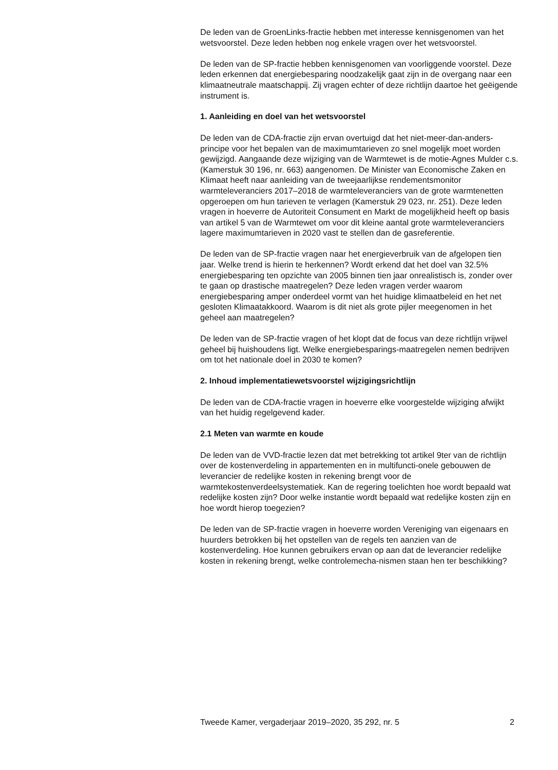De leden van de GroenLinks-fractie hebben met interesse kennisgenomen van het wetsvoorstel. Deze leden hebben nog enkele vragen over het wetsvoorstel.
De leden van de SP-fractie hebben kennisgenomen van voorliggende voorstel. Deze leden erkennen dat energiebesparing noodzakelijk gaat zijn in de overgang naar een klimaatneutrale maatschappij. Zij vragen echter of deze richtlijn daartoe het geëigende instrument is.
1. Aanleiding en doel van het wetsvoorstel
De leden van de CDA-fractie zijn ervan overtuigd dat het niet-meer-dan-anders-principe voor het bepalen van de maximumtarieven zo snel mogelijk moet worden gewijzigd. Aangaande deze wijziging van de Warmtewet is de motie-Agnes Mulder c.s. (Kamerstuk 30 196, nr. 663) aangenomen. De Minister van Economische Zaken en Klimaat heeft naar aanleiding van de tweejaarlijkse rendementsmonitor warmteleveranciers 2017–2018 de warmteleveranciers van de grote warmtenetten opgeroepen om hun tarieven te verlagen (Kamerstuk 29 023, nr. 251). Deze leden vragen in hoeverre de Autoriteit Consument en Markt de mogelijkheid heeft op basis van artikel 5 van de Warmtewet om voor dit kleine aantal grote warmteleveranciers lagere maximumtarieven in 2020 vast te stellen dan de gasreferentie.
De leden van de SP-fractie vragen naar het energieverbruik van de afgelopen tien jaar. Welke trend is hierin te herkennen? Wordt erkend dat het doel van 32.5% energiebesparing ten opzichte van 2005 binnen tien jaar onrealistisch is, zonder over te gaan op drastische maatregelen? Deze leden vragen verder waarom energiebesparing amper onderdeel vormt van het huidige klimaatbeleid en het net gesloten Klimaatakkoord. Waarom is dit niet als grote pijler meegenomen in het geheel aan maatregelen?
De leden van de SP-fractie vragen of het klopt dat de focus van deze richtlijn vrijwel geheel bij huishoudens ligt. Welke energiebesparings-maatregelen nemen bedrijven om tot het nationale doel in 2030 te komen?
2. Inhoud implementatiewetsvoorstel wijzigingsrichtlijn
De leden van de CDA-fractie vragen in hoeverre elke voorgestelde wijziging afwijkt van het huidig regelgevend kader.
2.1 Meten van warmte en koude
De leden van de VVD-fractie lezen dat met betrekking tot artikel 9ter van de richtlijn over de kostenverdeling in appartementen en in multifuncti-onele gebouwen de leverancier de redelijke kosten in rekening brengt voor de warmtekostenverdeelsystematiek. Kan de regering toelichten hoe wordt bepaald wat redelijke kosten zijn? Door welke instantie wordt bepaald wat redelijke kosten zijn en hoe wordt hierop toegezien?
De leden van de SP-fractie vragen in hoeverre worden Vereniging van eigenaars en huurders betrokken bij het opstellen van de regels ten aanzien van de kostenverdeling. Hoe kunnen gebruikers ervan op aan dat de leverancier redelijke kosten in rekening brengt, welke controlemecha-nismen staan hen ter beschikking?
Tweede Kamer, vergaderjaar 2019–2020, 35 292, nr. 5 2